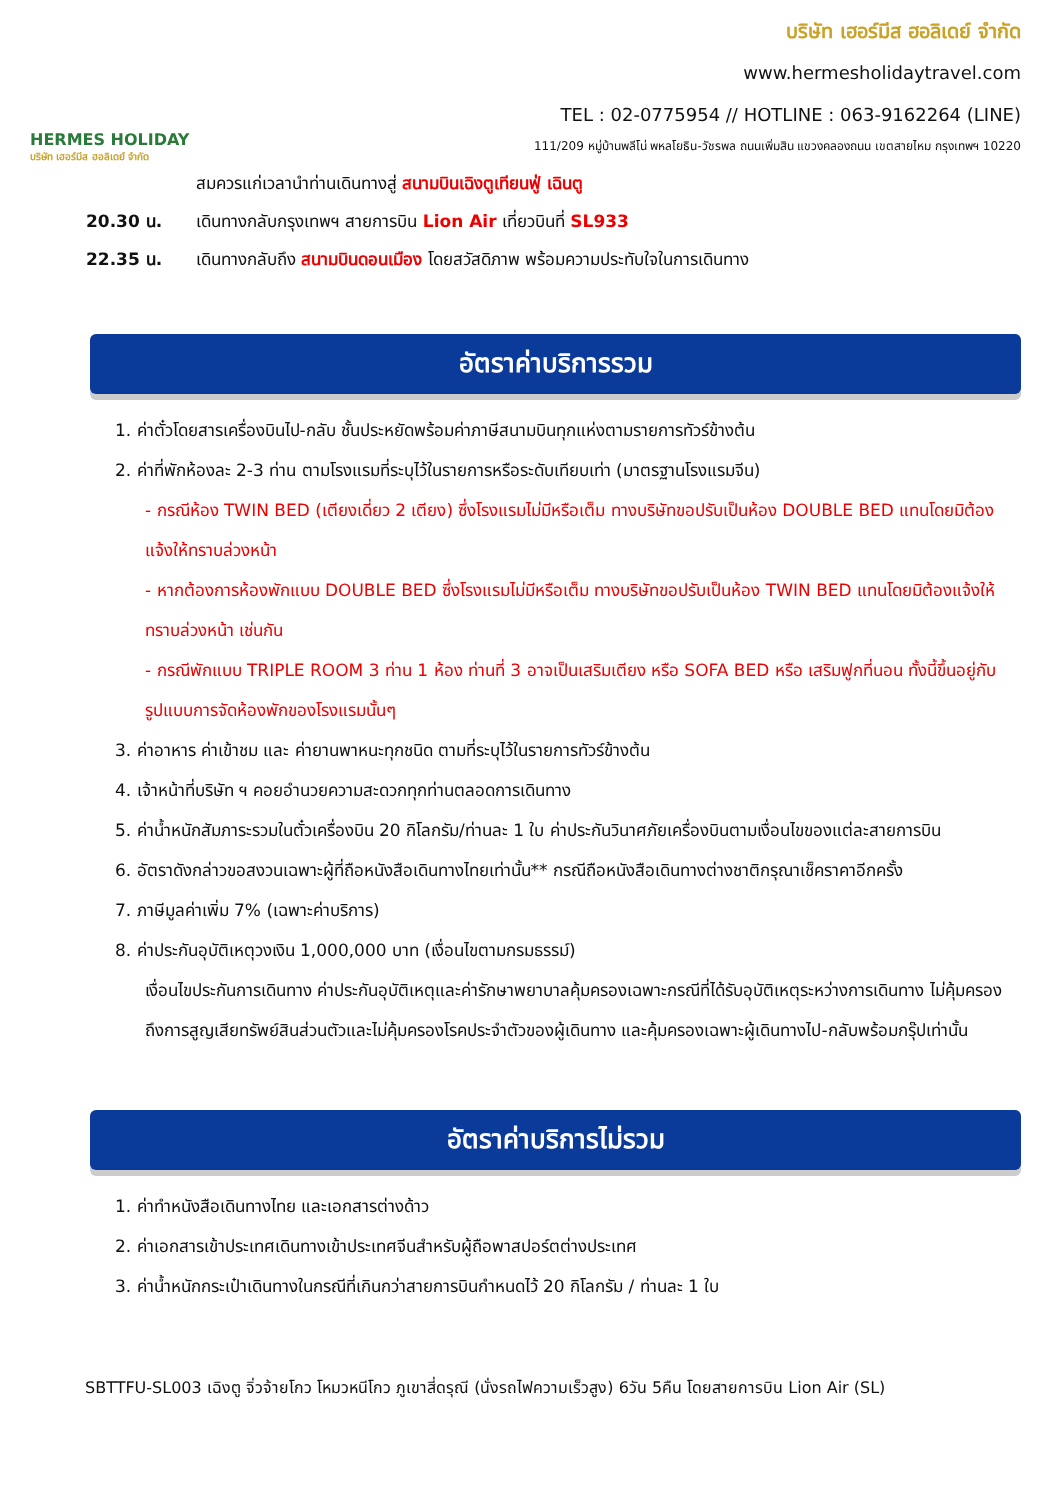HERMES HOLIDAY
บริษัท เฮอร์มีส ฮอลิเดย์ จำกัด
บริษัท เฮอร์มีส ฮอลิเดย์ จำกัด
www.hermesholidaytravel.com
TEL : 02-0775954 // HOTLINE : 063-9162264 (LINE)
111/209 หมู่บ้านพลีโน่ พหลโยธิน-วัชรพล ถนนเพิ่มสิน แขวงคลองถนน เขตสายไหม กรุงเทพฯ 10220
สมควรแก่เวลานำท่านเดินทางสู่ สนามบินเฉิงตูเทียนฟู่ เฉินตู
20.30 น. เดินทางกลับกรุงเทพฯ สายการบิน Lion Air เที่ยวบินที่ SL933
22.35 น. เดินทางกลับถึง สนามบินดอนเมือง โดยสวัสดิภาพ พร้อมความประทับใจในการเดินทาง
อัตราค่าบริการรวม
1. ค่าตั๋วโดยสารเครื่องบินไป-กลับ ชั้นประหยัดพร้อมค่าภาษีสนามบินทุกแห่งตามรายการทัวร์ข้างต้น
2. ค่าที่พักห้องละ 2-3 ท่าน ตามโรงแรมที่ระบุไว้ในรายการหรือระดับเทียบเท่า (มาตรฐานโรงแรมจีน)
- กรณีห้อง TWIN BED (เตียงเดี่ยว 2 เตียง) ซึ่งโรงแรมไม่มีหรือเต็ม ทางบริษัทขอปรับเป็นห้อง DOUBLE BED แทนโดยมิต้องแจ้งให้ทราบล่วงหน้า
- หากต้องการห้องพักแบบ DOUBLE BED ซึ่งโรงแรมไม่มีหรือเต็ม ทางบริษัทขอปรับเป็นห้อง TWIN BED แทนโดยมิต้องแจ้งให้ทราบล่วงหน้า เช่นกัน
- กรณีพักแบบ TRIPLE ROOM 3 ท่าน 1 ห้อง ท่านที่ 3 อาจเป็นเสริมเตียง หรือ SOFA BED หรือ เสริมฟูกที่นอน ทั้งนี้ขึ้นอยู่กับรูปแบบการจัดห้องพักของโรงแรมนั้นๆ
3. ค่าอาหาร ค่าเข้าชม และ ค่ายานพาหนะทุกชนิด ตามที่ระบุไว้ในรายการทัวร์ข้างต้น
4. เจ้าหน้าที่บริษัท ฯ คอยอำนวยความสะดวกทุกท่านตลอดการเดินทาง
5. ค่าน้ำหนักสัมภาระรวมในตั๋วเครื่องบิน 20 กิโลกรัม/ท่านละ 1 ใบ ค่าประกันวินาศภัยเครื่องบินตามเงื่อนไขของแต่ละสายการบิน
6. อัตราดังกล่าวขอสงวนเฉพาะผู้ที่ถือหนังสือเดินทางไทยเท่านั้น** กรณีถือหนังสือเดินทางต่างชาติกรุณาเช็คราคาอีกครั้ง
7. ภาษีมูลค่าเพิ่ม 7% (เฉพาะค่าบริการ)
8. ค่าประกันอุบัติเหตุวงเงิน 1,000,000 บาท (เงื่อนไขตามกรมธรรม์)
เงื่อนไขประกันการเดินทาง ค่าประกันอุบัติเหตุและค่ารักษาพยาบาลคุ้มครองเฉพาะกรณีที่ได้รับอุบัติเหตุระหว่างการเดินทาง ไม่คุ้มครองถึงการสูญเสียทรัพย์สินส่วนตัวและไม่คุ้มครองโรคประจำตัวของผู้เดินทาง และคุ้มครองเฉพาะผู้เดินทางไป-กลับพร้อมกรุ๊ปเท่านั้น
อัตราค่าบริการไม่รวม
1. ค่าทำหนังสือเดินทางไทย และเอกสารต่างด้าว
2. ค่าเอกสารเข้าประเทศเดินทางเข้าประเทศจีนสำหรับผู้ถือพาสปอร์ตต่างประเทศ
3. ค่าน้ำหนักกระเป๋าเดินทางในกรณีที่เกินกว่าสายการบินกำหนดไว้ 20 กิโลกรัม / ท่านละ 1 ใบ
SBTTFU-SL003 เฉิงตู จิ่วจ้ายโกว โหมวหนีโกว ภูเขาสี่ดรุณี (นั่งรถไฟความเร็วสูง) 6วัน 5คืน โดยสายการบิน Lion Air (SL)